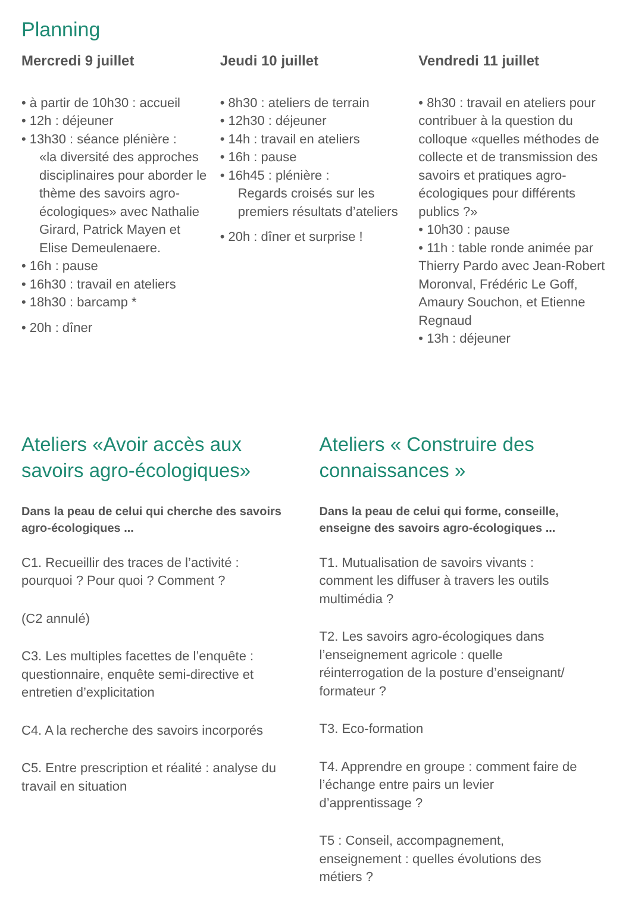Planning
Mercredi 9 juillet
• à partir de 10h30 : accueil
• 12h : déjeuner
• 13h30 : séance plénière :
«la diversité des approches disciplinaires pour aborder le thème des savoirs agro-écologiques» avec Nathalie Girard, Patrick Mayen et Elise Demeulenaere.
• 16h : pause
• 16h30 : travail en ateliers
• 18h30 : barcamp *
• 20h : dîner
Jeudi 10 juillet
• 8h30 : ateliers de terrain
• 12h30 : déjeuner
• 14h : travail en ateliers
• 16h : pause
• 16h45 : plénière :
Regards croisés sur les premiers résultats d’ateliers
• 20h : dîner et surprise !
Vendredi 11 juillet
• 8h30 : travail en ateliers pour contribuer à la question du colloque «quelles méthodes de collecte et de transmission des savoirs et pratiques agro-écologiques pour différents publics ?»
• 10h30 : pause
• 11h : table ronde animée par Thierry Pardo avec Jean-Robert Moronval, Frédéric Le Goff, Amaury Souchon, et Etienne Regnaud
• 13h : déjeuner
Ateliers «Avoir accès aux savoirs agro-écologiques»
Dans la peau de celui qui cherche des savoirs agro-écologiques ...
C1. Recueillir des traces de l’activité : pourquoi ? Pour quoi ? Comment ?
(C2 annulé)
C3. Les multiples facettes de l’enquête : questionnaire, enquête semi-directive et entretien d’explicitation
C4. A la recherche des savoirs incorporés
C5. Entre prescription et réalité : analyse du travail en situation
Ateliers « Construire des connaissances »
Dans la peau de celui qui forme, conseille, enseigne des savoirs agro-écologiques ...
T1. Mutualisation de savoirs vivants : comment les diffuser à travers les outils multimédia ?
T2. Les savoirs agro-écologiques dans l’enseignement agricole : quelle réinterrogation de la posture d’enseignant/ formateur ?
T3. Eco-formation
T4. Apprendre en groupe : comment faire de l’échange entre pairs un levier d’apprentissage ?
T5 : Conseil, accompagnement, enseignement : quelles évolutions des métiers ?